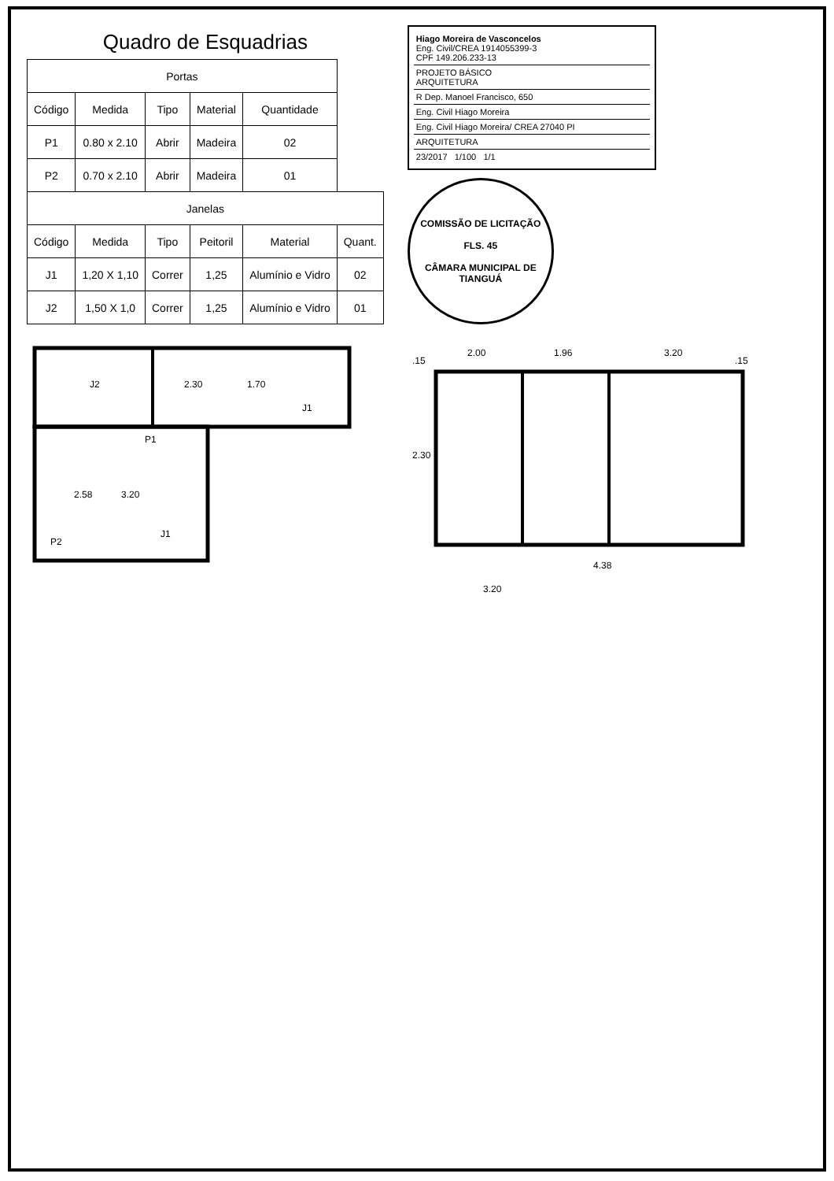Quadro de Esquadrias
| Portas | | | | | |
| --- | --- | --- | --- | --- | --- |
| Código | Medida | Tipo | Material | Quantidade | |
| P1 | 0.80 x 2.10 | Abrir | Madeira | 02 | |
| P2 | 0.70 x 2.10 | Abrir | Madeira | 01 | |
| Janelas | | | | | |
| Código | Medida | Tipo | Peitoril | Material | Quant. |
| J1 | 1,20 X 1,10 | Correr | 1,25 | Alumínio e Vidro | 02 |
| J2 | 1,50 X 1,0 | Correr | 1,25 | Alumínio e Vidro | 01 |
Hiago Moreira de Vasconcelos
Eng. Civil/CREA 1914055399-3
CPF 149.206.233-13
PROJETO BÁSICO
ARQUITETURA
R Dep. Manoel Francisco, 650
Eng. Civil Hiago Moreira
Eng. Civil Hiago Moreira/ CREA 27040 PI
ARQUITETURA
23/2017 1/100 1/1
COMISSÃO DE LICITAÇÃO
FLS. 45
CÂMARA MUNICIPAL DE TIANGUÁ
J2
P1
2.30
1.70
J1
2.58
3.20
P2
J1
2.00
1.96
3.20
2.30
4.38
3.20
.15
.15